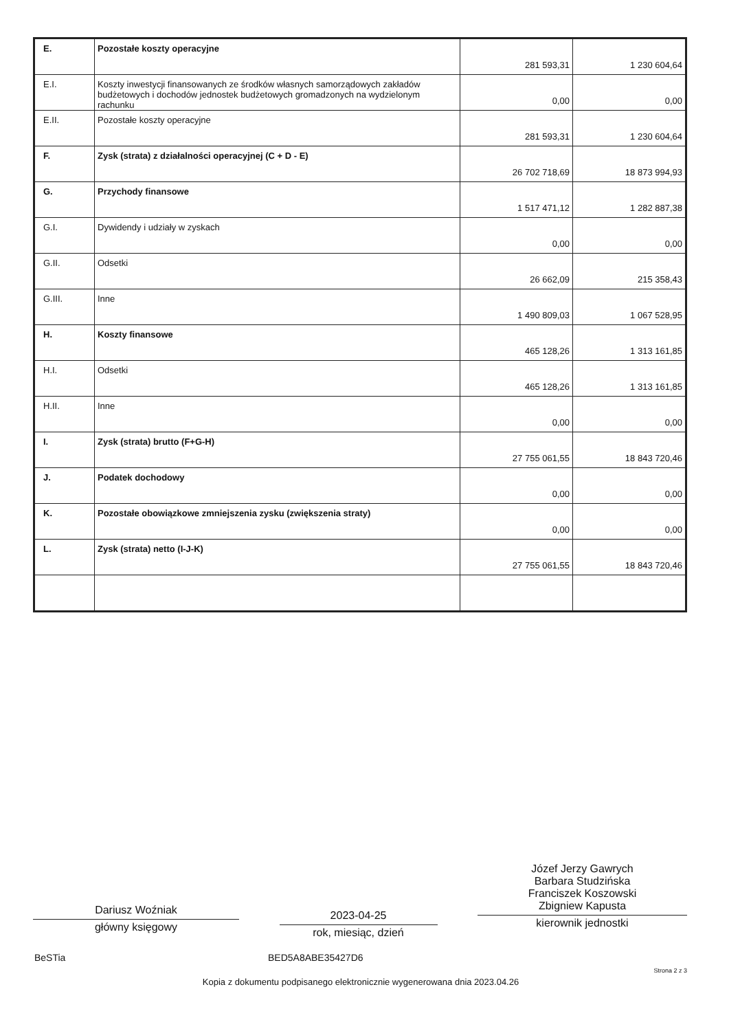| E. | Pozostałe koszty operacyjne | 281 593,31 | 1 230 604,64 |
| E.I. | Koszty inwestycji finansowanych ze środków własnych samorządowych zakładów budżetowych i dochodów jednostek budżetowych gromadzonych na wydzielonym rachunku | 0,00 | 0,00 |
| E.II. | Pozostałe koszty operacyjne | 281 593,31 | 1 230 604,64 |
| F. | Zysk (strata) z działalności operacyjnej (C + D - E) | 26 702 718,69 | 18 873 994,93 |
| G. | Przychody finansowe | 1 517 471,12 | 1 282 887,38 |
| G.I. | Dywidendy i udziały w zyskach | 0,00 | 0,00 |
| G.II. | Odsetki | 26 662,09 | 215 358,43 |
| G.III. | Inne | 1 490 809,03 | 1 067 528,95 |
| H. | Koszty finansowe | 465 128,26 | 1 313 161,85 |
| H.I. | Odsetki | 465 128,26 | 1 313 161,85 |
| H.II. | Inne | 0,00 | 0,00 |
| I. | Zysk (strata) brutto (F+G-H) | 27 755 061,55 | 18 843 720,46 |
| J. | Podatek dochodowy | 0,00 | 0,00 |
| K. | Pozostałe obowiązkowe zmniejszenia zysku (zwiększenia straty) | 0,00 | 0,00 |
| L. | Zysk (strata) netto (I-J-K) | 27 755 061,55 | 18 843 720,46 |
Dariusz Woźniak
główny księgowy
2023-04-25
rok, miesiąc, dzień
Józef Jerzy Gawrych
Barbara Studzińska
Franciszek Koszowski
Zbigniew Kapusta
kierownik jednostki
BeSTia BED5A8ABE35427D6
Strona 2 z 3
Kopia z dokumentu podpisanego elektronicznie wygenerowana dnia 2023.04.26